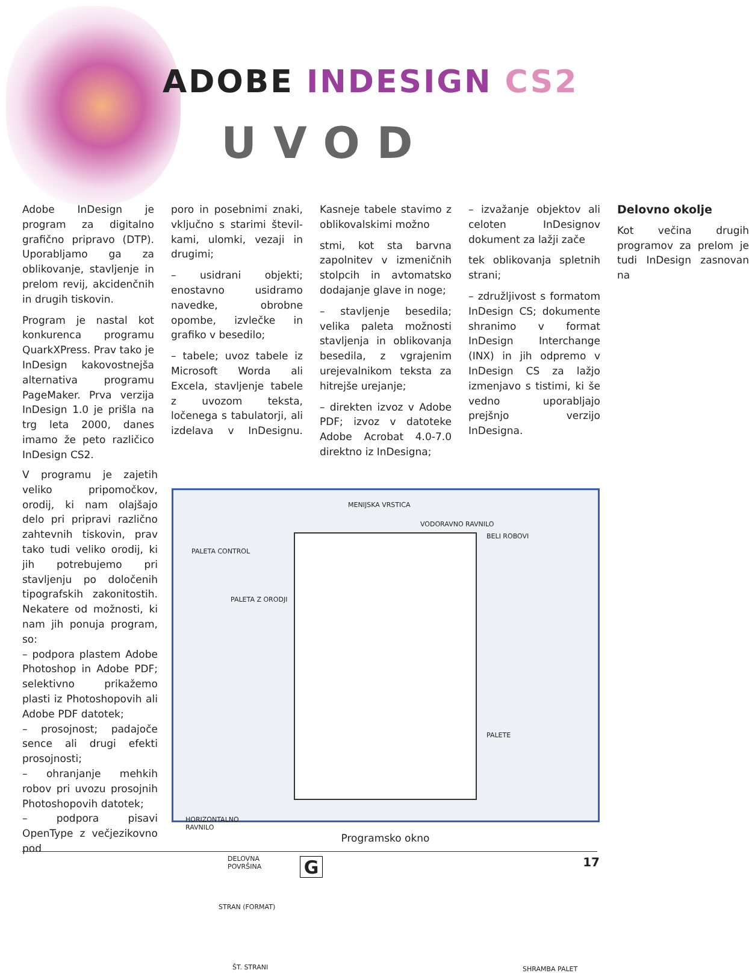ADOBE INDESIGN CS2
UVOD
Adobe InDesign je program za digitalno grafično pripravo (DTP). Uporabljamo ga za oblikovanje, stavljenje in prelom revij, akcidenčnih in drugih tiskovin.
Program je nastal kot konkurenca programu QuarkXPress. Prav tako je InDesign kakovostnejša alternativa programu PageMaker. Prva verzija InDesign 1.0 je prišla na trg leta 2000, danes imamo že peto različico InDesign CS2.
poro in posebnimi znaki, vključno s starimi števil­kami, ulomki, vezaji in drugimi;
– usidrani objekti; enostavno usidramo navedke, obrobne opombe, izvlečke in grafiko v besedilo;
– tabele; uvoz tabele iz Microsoft Worda ali Excela, stavljenje tabele z uvozom teksta, ločenega s tabulatorji, ali izdelava v InDesignu. Kasneje tabele stavimo z oblikovalskimi možno­
stmi, kot sta barvna zapolnitev v izmeničnih stolpcih in avtomatsko dodajanje glave in noge;
– stavljenje besedila; velika paleta možnosti stavljenja in oblikovanja besedila, z vgrajenim urejevalnikom teksta za hitrejše urejanje;
– direkten izvoz v Adobe PDF; izvoz v datoteke Adobe Acrobat 4.0-7.0 direktno iz InDesigna;
– izvažanje objektov ali celoten InDesignov dokument za lažji zače­
tek oblikovanja spletnih strani;
– združljivost s formatom InDesign CS; dokumente shranimo v format InDesign Interchange (INX) in jih odpremo v InDesign CS za lažjo izmenjavo s tistimi, ki še vedno uporabljajo prejšnjo verzijo InDesigna.
Delovno okolje
Kot večina drugih programov za prelom je tudi InDesign zasnovan na
V programu je zajetih veliko pripomočkov, orodij, ki nam olajšajo delo pri pripravi različno zahtevnih tiskovin, prav tako tudi veliko orodij, ki jih potrebujemo pri stavljenju po določenih tipografskih zakonitostih. Nekatere od možnosti, ki nam jih ponuja program, so:
– podpora plastem Adobe Photoshop in Adobe PDF; selektivno prikažemo plasti iz Photoshopovih ali Adobe PDF datotek;
– prosojnost; padajoče sence ali drugi efekti prosojnosti;
– ohranjanje mehkih robov pri uvozu prosojnih Photoshopovih datotek;
– podpora pisavi OpenType z večjezikovno pod­
MENIJSKA VRSTICA
VODORAVNO RAVNILO
BELI ROBOVI
PALETA CONTROL
PALETA Z ORODJI
HORIZONTALNO
RAVNILO
DELOVNA
POVRŠINA
STRAN (FORMAT)
ŠT. STRANI
PALETE
SHRAMBA PALET
Programsko okno
G 17